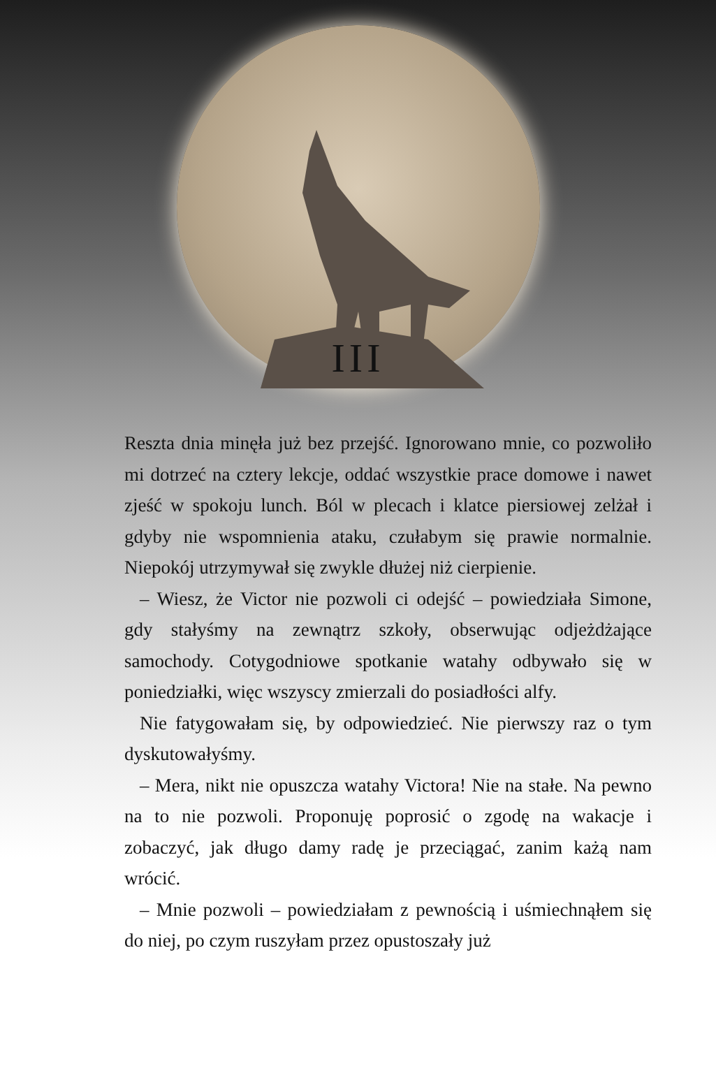III
Reszta dnia minęła już bez przejść. Ignorowano mnie, co pozwoliło mi dotrzeć na cztery lekcje, oddać wszystkie prace domowe i nawet zjeść w spokoju lunch. Ból w plecach i klatce piersiowej zelżał i gdyby nie wspomnienia ataku, czułabym się prawie normalnie. Niepokój utrzymywał się zwykle dłużej niż cierpienie.
– Wiesz, że Victor nie pozwoli ci odejść – powiedziała Simone, gdy stałyśmy na zewnątrz szkoły, obserwując odjeżdżające samochody. Cotygodniowe spotkanie watahy odbywało się w poniedziałki, więc wszyscy zmierzali do posiadłości alfy.
Nie fatygowałam się, by odpowiedzieć. Nie pierwszy raz o tym dyskutowałyśmy.
– Mera, nikt nie opuszcza watahy Victora! Nie na stałe. Na pewno na to nie pozwoli. Proponuję poprosić o zgodę na wakacje i zobaczyć, jak długo damy radę je przeciągać, zanim każą nam wrócić.
– Mnie pozwoli – powiedziałam z pewnością i uśmiechnąłem się do niej, po czym ruszyłam przez opustoszały już